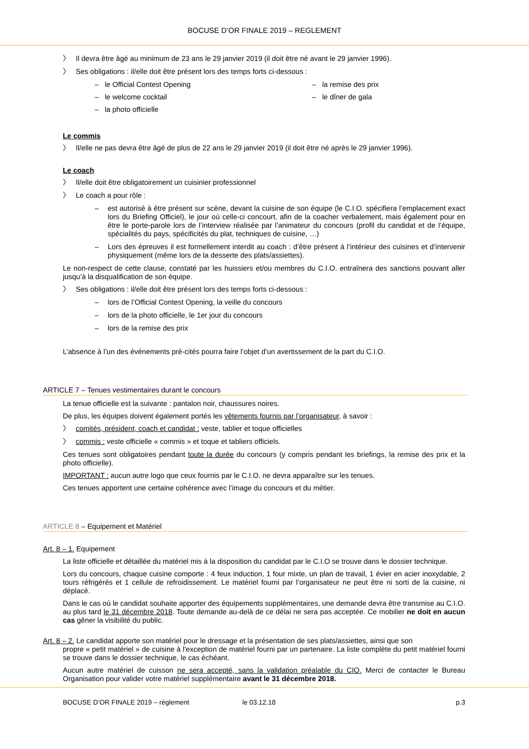BOCUSE D’OR FINALE 2019 – REGLEMENT
〉 Il devra être âgé au minimum de 23 ans le 29 janvier 2019 (il doit être né avant le 29 janvier 1996).
〉 Ses obligations : il/elle doit être présent lors des temps forts ci-dessous :
– le Official Contest Opening
– la remise des prix
– le welcome cocktail
– le dîner de gala
– la photo officielle
Le commis
〉 Il/elle ne pas devra être âgé de plus de 22 ans le 29 janvier 2019 (il doit être né après le 29 janvier 1996).
Le coach
〉 Il/elle doit être obligatoirement un cuisinier professionnel
〉 Le coach a pour rôle :
– est autorisé à être présent sur scène, devant la cuisine de son équipe (le C.I.O. spécifiera l’emplacement exact lors du Briefing Officiel), le jour où celle-ci concourt, afin de la coacher verbalement, mais également pour en être le porte-parole lors de l’interview réalisée par l’animateur du concours (profil du candidat et de l’équipe, spécialités du pays, spécificités du plat, techniques de cuisine, …)
– Lors des épreuves il est formellement interdit au coach : d’être présent à l’intérieur des cuisines et d’intervenir physiquement (même lors de la desserte des plats/assiettes).
Le non-respect de cette clause, constaté par les huissiers et/ou membres du C.I.O. entraînera des sanctions pouvant aller jusqu’à la disqualification de son équipe.
〉 Ses obligations : il/elle doit être présent lors des temps forts ci-dessous :
– lors de l’Official Contest Opening, la veille du concours
– lors de la photo officielle, le 1er jour du concours
– lors de la remise des prix
L’absence à l’un des événements pré-cités pourra faire l’objet d’un avertissement de la part du C.I.O.
ARTICLE 7 – Tenues vestimentaires durant le concours
La tenue officielle est la suivante : pantalon noir, chaussures noires.
De plus, les équipes doivent également portés les vêtements fournis par l’organisateur, à savoir :
〉 comités, président, coach et candidat : veste, tablier et toque officielles
〉 commis : veste officielle « commis » et toque et tabliers officiels.
Ces tenues sont obligatoires pendant toute la durée du concours (y compris pendant les briefings, la remise des prix et la photo officielle).
IMPORTANT : aucun autre logo que ceux fournis par le C.I.O. ne devra apparaître sur les tenues.
Ces tenues apportent une certaine cohérence avec l’image du concours et du métier.
ARTICLE 8 – Equipement et Matériel
Art. 8 – 1. Equipement
La liste officielle et détaillée du matériel mis à la disposition du candidat par le C.I.O se trouve dans le dossier technique.
Lors du concours, chaque cuisine comporte : 4 feux induction, 1 four mixte, un plan de travail, 1 évier en acier inoxydable, 2 tours réfrigérés et 1 cellule de refroidissement. Le matériel fourni par l’organisateur ne peut être ni sorti de la cuisine, ni déplacé.
Dans le cas où le candidat souhaite apporter des équipements supplémentaires, une demande devra être transmise au C.I.O. au plus tard le 31 décembre 2018. Toute demande au-delà de ce délai ne sera pas acceptée. Ce mobilier ne doit en aucun cas gêner la visibilité du public.
Art. 8 – 2. Le candidat apporte son matériel pour le dressage et la présentation de ses plats/assiettes, ainsi que son
propre « petit matériel » de cuisine à l'exception de matériel fourni par un partenaire. La liste complète du petit matériel fourni se trouve dans le dossier technique, le cas échéant.
Aucun autre matériel de cuisson ne sera accepté, sans la validation préalable du CIO. Merci de contacter le Bureau Organisation pour valider votre matériel supplémentaire avant le 31 décembre 2018.
BOCUSE D’OR FINALE 2019 – règlement le 03.12.18 p.3